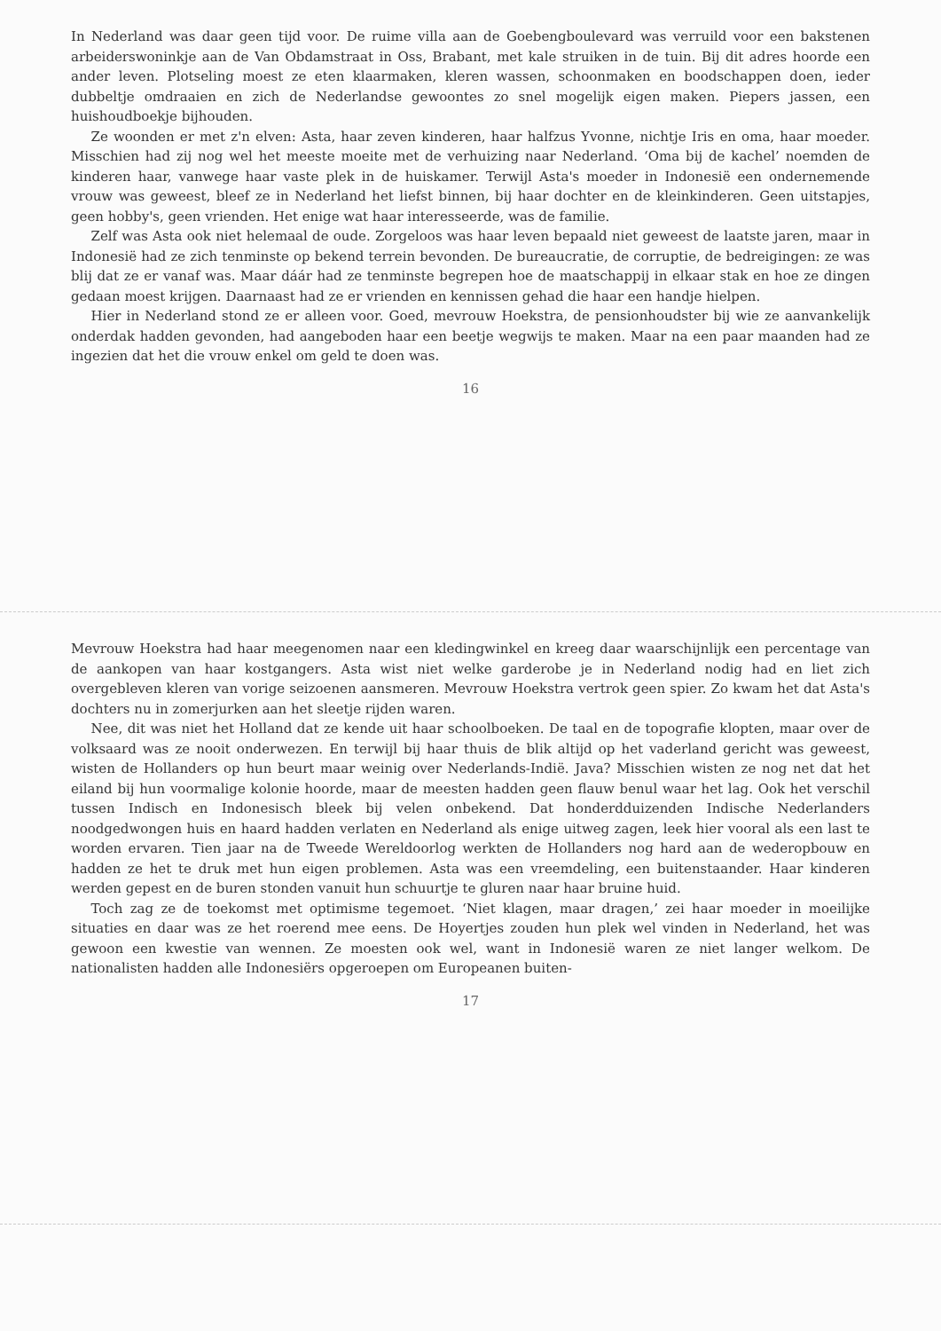In Nederland was daar geen tijd voor. De ruime villa aan de Goebengboulevard was verruild voor een bakstenen arbeiderswoninkje aan de Van Obdamstraat in Oss, Brabant, met kale struiken in de tuin. Bij dit adres hoorde een ander leven. Plotseling moest ze eten klaarmaken, kleren wassen, schoonmaken en boodschappen doen, ieder dubbeltje omdraaien en zich de Nederlandse gewoontes zo snel mogelijk eigen maken. Piepers jassen, een huishoudboekje bijhouden.
Ze woonden er met z'n elven: Asta, haar zeven kinderen, haar halfzus Yvonne, nichtje Iris en oma, haar moeder. Misschien had zij nog wel het meeste moeite met de verhuizing naar Nederland. ‘Oma bij de kachel’ noemden de kinderen haar, vanwege haar vaste plek in de huiskamer. Terwijl Asta's moeder in Indonesië een ondernemende vrouw was geweest, bleef ze in Nederland het liefst binnen, bij haar dochter en de kleinkinderen. Geen uitstapjes, geen hobby's, geen vrienden. Het enige wat haar interesseerde, was de familie.
Zelf was Asta ook niet helemaal de oude. Zorgeloos was haar leven bepaald niet geweest de laatste jaren, maar in Indonesië had ze zich tenminste op bekend terrein bevonden. De bureaucratie, de corruptie, de bedreigingen: ze was blij dat ze er vanaf was. Maar dáár had ze tenminste begrepen hoe de maatschappij in elkaar stak en hoe ze dingen gedaan moest krijgen. Daarnaast had ze er vrienden en kennissen gehad die haar een handje hielpen.
Hier in Nederland stond ze er alleen voor. Goed, mevrouw Hoekstra, de pensionhoudster bij wie ze aanvankelijk onderdak hadden gevonden, had aangeboden haar een beetje wegwijs te maken. Maar na een paar maanden had ze ingezien dat het die vrouw enkel om geld te doen was.
16
Mevrouw Hoekstra had haar meegenomen naar een kledingwinkel en kreeg daar waarschijnlijk een percentage van de aankopen van haar kostgangers. Asta wist niet welke garderobe je in Nederland nodig had en liet zich overgebleven kleren van vorige seizoenen aansmeren. Mevrouw Hoekstra vertrok geen spier. Zo kwam het dat Asta's dochters nu in zomerjurken aan het sleetje rijden waren.
Nee, dit was niet het Holland dat ze kende uit haar schoolboeken. De taal en de topografie klopten, maar over de volksaard was ze nooit onderwezen. En terwijl bij haar thuis de blik altijd op het vaderland gericht was geweest, wisten de Hollanders op hun beurt maar weinig over Nederlands-Indië. Java? Misschien wisten ze nog net dat het eiland bij hun voormalige kolonie hoorde, maar de meesten hadden geen flauw benul waar het lag. Ook het verschil tussen Indisch en Indonesisch bleek bij velen onbekend. Dat honderdduizenden Indische Nederlanders noodgedwongen huis en haard hadden verlaten en Nederland als enige uitweg zagen, leek hier vooral als een last te worden ervaren. Tien jaar na de Tweede Wereldoorlog werkten de Hollanders nog hard aan de wederopbouw en hadden ze het te druk met hun eigen problemen. Asta was een vreemdeling, een buitenstaander. Haar kinderen werden gepest en de buren stonden vanuit hun schuurtje te gluren naar haar bruine huid.
Toch zag ze de toekomst met optimisme tegemoet. ‘Niet klagen, maar dragen,’ zei haar moeder in moeilijke situaties en daar was ze het roerend mee eens. De Hoyertjes zouden hun plek wel vinden in Nederland, het was gewoon een kwestie van wennen. Ze moesten ook wel, want in Indonesië waren ze niet langer welkom. De nationalisten hadden alle Indonesiërs opgeroepen om Europeanen buiten-
17